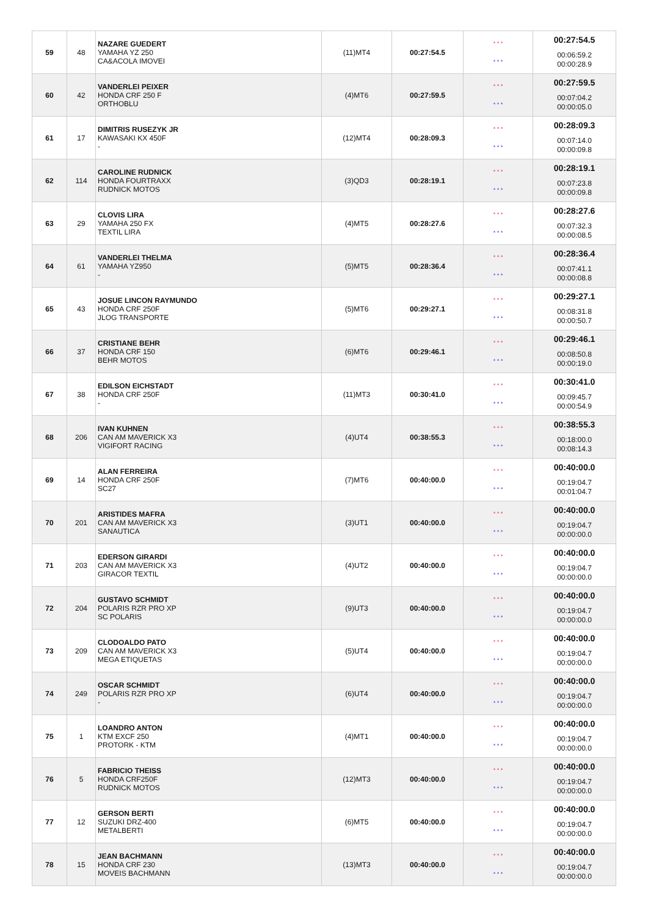| 59 | 48 | NAZARE GUEDERT YAMAHA YZ 250 CA&ACOLA IMOVEI | (11)MT4 | 00:27:54.5 | * * * * * * | 00:27:54.5 00:06:59.2 00:00:28.9 |
| 60 | 42 | VANDERLEI PEIXER HONDA CRF 250 F ORTHOBLU | (4)MT6 | 00:27:59.5 | * * * * * * | 00:27:59.5 00:07:04.2 00:00:05.0 |
| 61 | 17 | DIMITRIS RUSEZYK JR KAWASAKI KX 450F - | (12)MT4 | 00:28:09.3 | * * * * * * | 00:28:09.3 00:07:14.0 00:00:09.8 |
| 62 | 114 | CAROLINE RUDNICK HONDA FOURTRAXX RUDNICK MOTOS | (3)QD3 | 00:28:19.1 | * * * * * * | 00:28:19.1 00:07:23.8 00:00:09.8 |
| 63 | 29 | CLOVIS LIRA YAMAHA 250 FX TEXTIL LIRA | (4)MT5 | 00:28:27.6 | * * * * * * | 00:28:27.6 00:07:32.3 00:00:08.5 |
| 64 | 61 | VANDERLEI THELMA YAMAHA YZ950 - | (5)MT5 | 00:28:36.4 | * * * * * * | 00:28:36.4 00:07:41.1 00:00:08.8 |
| 65 | 43 | JOSUE LINCON RAYMUNDO HONDA CRF 250F JLOG TRANSPORTE | (5)MT6 | 00:29:27.1 | * * * * * * | 00:29:27.1 00:08:31.8 00:00:50.7 |
| 66 | 37 | CRISTIANE BEHR HONDA CRF 150 BEHR MOTOS | (6)MT6 | 00:29:46.1 | * * * * * * | 00:29:46.1 00:08:50.8 00:00:19.0 |
| 67 | 38 | EDILSON EICHSTADT HONDA CRF 250F - | (11)MT3 | 00:30:41.0 | * * * * * * | 00:30:41.0 00:09:45.7 00:00:54.9 |
| 68 | 206 | IVAN KUHNEN CAN AM MAVERICK X3 VIGIFORT RACING | (4)UT4 | 00:38:55.3 | * * * * * * | 00:38:55.3 00:18:00.0 00:08:14.3 |
| 69 | 14 | ALAN FERREIRA HONDA CRF 250F SC27 | (7)MT6 | 00:40:00.0 | * * * * * * | 00:40:00.0 00:19:04.7 00:01:04.7 |
| 70 | 201 | ARISTIDES MAFRA CAN AM MAVERICK X3 SANAUTICA | (3)UT1 | 00:40:00.0 | * * * * * * | 00:40:00.0 00:19:04.7 00:00:00.0 |
| 71 | 203 | EDERSON GIRARDI CAN AM MAVERICK X3 GIRACOR TEXTIL | (4)UT2 | 00:40:00.0 | * * * * * * | 00:40:00.0 00:19:04.7 00:00:00.0 |
| 72 | 204 | GUSTAVO SCHMIDT POLARIS RZR PRO XP SC POLARIS | (9)UT3 | 00:40:00.0 | * * * * * * | 00:40:00.0 00:19:04.7 00:00:00.0 |
| 73 | 209 | CLODOALDO PATO CAN AM MAVERICK X3 MEGA ETIQUETAS | (5)UT4 | 00:40:00.0 | * * * * * * | 00:40:00.0 00:19:04.7 00:00:00.0 |
| 74 | 249 | OSCAR SCHMIDT POLARIS RZR PRO XP - | (6)UT4 | 00:40:00.0 | * * * * * * | 00:40:00.0 00:19:04.7 00:00:00.0 |
| 75 | 1 | LOANDRO ANTON KTM EXCF 250 PROTORK - KTM | (4)MT1 | 00:40:00.0 | * * * * * * | 00:40:00.0 00:19:04.7 00:00:00.0 |
| 76 | 5 | FABRICIO THEISS HONDA CRF250F RUDNICK MOTOS | (12)MT3 | 00:40:00.0 | * * * * * * | 00:40:00.0 00:19:04.7 00:00:00.0 |
| 77 | 12 | GERSON BERTI SUZUKI DRZ-400 METALBERTI | (6)MT5 | 00:40:00.0 | * * * * * * | 00:40:00.0 00:19:04.7 00:00:00.0 |
| 78 | 15 | JEAN BACHMANN HONDA CRF 230 MOVEIS BACHMANN | (13)MT3 | 00:40:00.0 | * * * * * * | 00:40:00.0 00:19:04.7 00:00:00.0 |